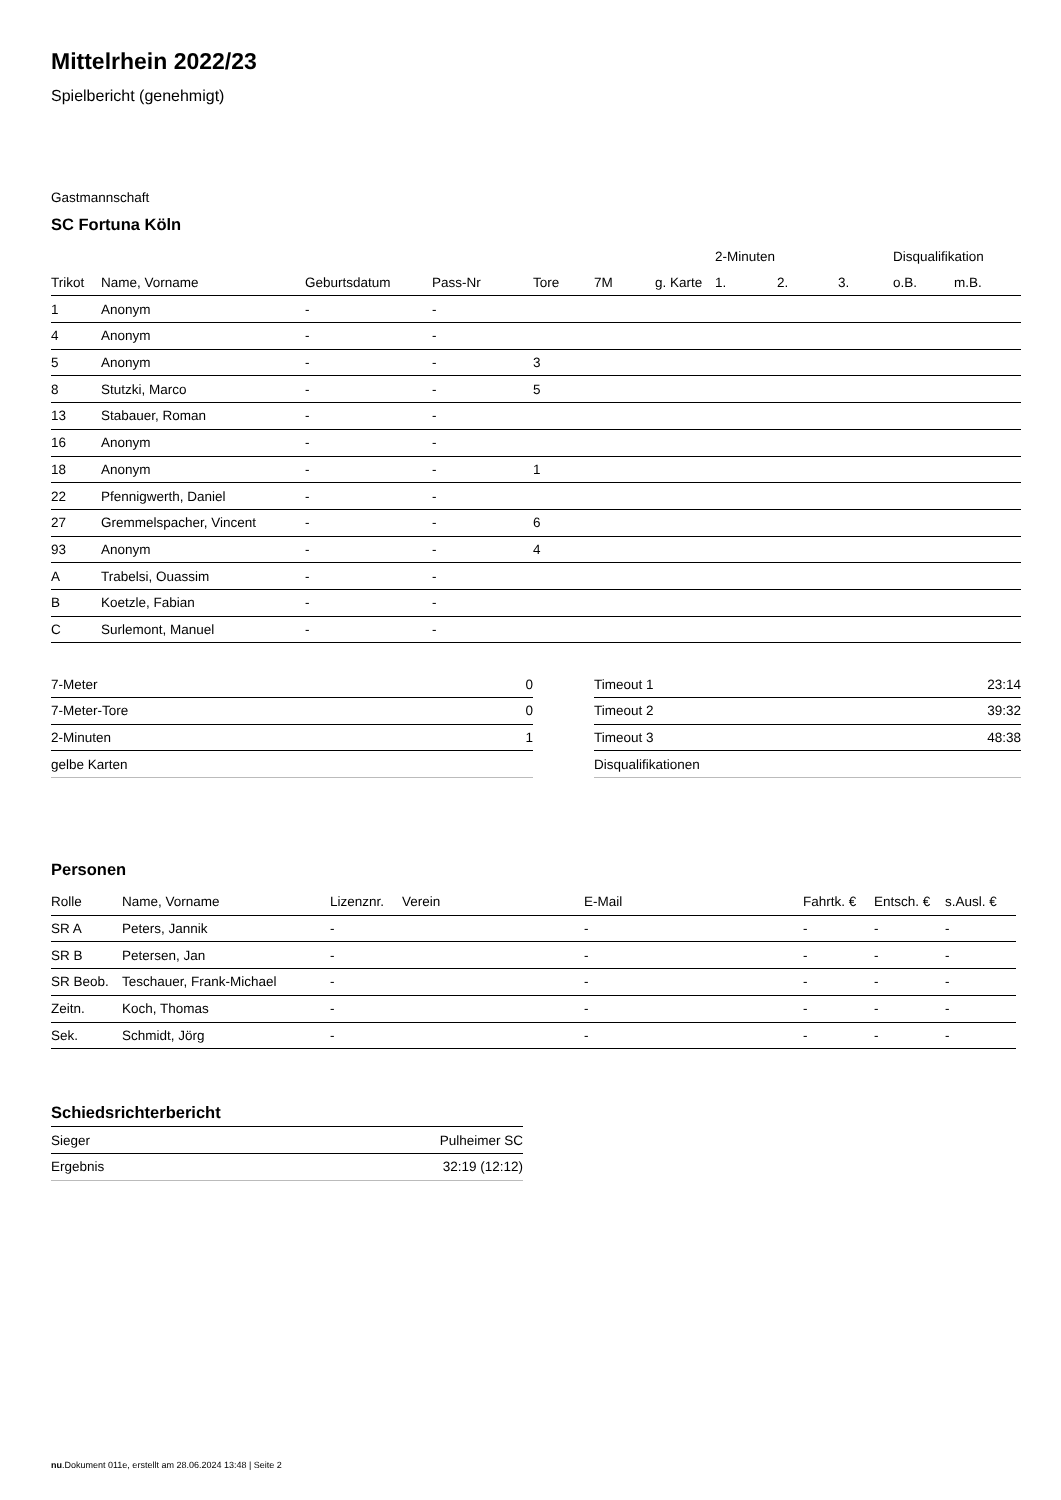Mittelrhein 2022/23
Spielbericht (genehmigt)
Gastmannschaft
SC Fortuna Köln
| | | | | | | | 2-Minuten | | | Disqualifikation | |
| --- | --- | --- | --- | --- | --- | --- | --- | --- | --- | --- | --- |
| Trikot | Name, Vorname | Geburtsdatum | Pass-Nr | Tore | 7M | g. Karte | 1. | 2. | 3. | o.B. | m.B. |
| 1 | Anonym | - | - | | | | | | | | |
| 4 | Anonym | - | - | | | | | | | | |
| 5 | Anonym | - | - | 3 | | | | | | | |
| 8 | Stutzki, Marco | - | - | 5 | | | | | | | |
| 13 | Stabauer, Roman | - | - | | | | | | | | |
| 16 | Anonym | - | - | | | | | | | | |
| 18 | Anonym | - | - | 1 | | | | | | | |
| 22 | Pfennigwerth, Daniel | - | - | | | | | | | | |
| 27 | Gremmelspacher, Vincent | - | - | 6 | | | | | | | |
| 93 | Anonym | - | - | 4 | | | | | | | |
| A | Trabelsi, Ouassim | - | - | | | | | | | | |
| B | Koetzle, Fabian | - | - | | | | | | | | |
| C | Surlemont, Manuel | - | - | | | | | | | | |
| 7-Meter | 0 |
| 7-Meter-Tore | 0 |
| 2-Minuten | 1 |
| gelbe Karten | |
| Timeout 1 | 23:14 |
| Timeout 2 | 39:32 |
| Timeout 3 | 48:38 |
| Disqualifikationen | |
Personen
| Rolle | Name, Vorname | Lizenznr. | Verein | E-Mail | Fahrtk. € | Entsch. € | s.Ausl. € |
| --- | --- | --- | --- | --- | --- | --- | --- |
| SR A | Peters, Jannik | - | | - | - | - | - |
| SR B | Petersen, Jan | - | | - | - | - | - |
| SR Beob. | Teschauer, Frank-Michael | - | | - | - | - | - |
| Zeitn. | Koch, Thomas | - | | - | - | - | - |
| Sek. | Schmidt, Jörg | - | | - | - | - | - |
Schiedsrichterbericht
| Sieger | Pulheimer SC |
| Ergebnis | 32:19 (12:12) |
nu.Dokument 011e, erstellt am 28.06.2024 13:48 | Seite 2